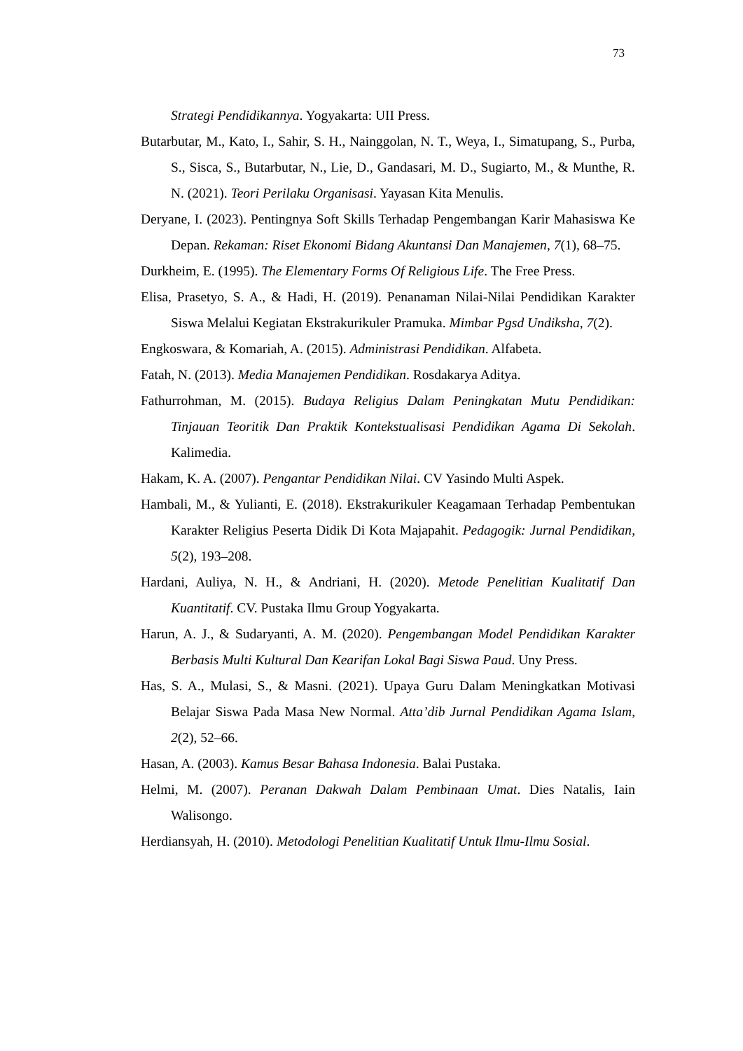73
Strategi Pendidikannya. Yogyakarta: UII Press.
Butarbutar, M., Kato, I., Sahir, S. H., Nainggolan, N. T., Weya, I., Simatupang, S., Purba, S., Sisca, S., Butarbutar, N., Lie, D., Gandasari, M. D., Sugiarto, M., & Munthe, R. N. (2021). Teori Perilaku Organisasi. Yayasan Kita Menulis.
Deryane, I. (2023). Pentingnya Soft Skills Terhadap Pengembangan Karir Mahasiswa Ke Depan. Rekaman: Riset Ekonomi Bidang Akuntansi Dan Manajemen, 7(1), 68–75.
Durkheim, E. (1995). The Elementary Forms Of Religious Life. The Free Press.
Elisa, Prasetyo, S. A., & Hadi, H. (2019). Penanaman Nilai-Nilai Pendidikan Karakter Siswa Melalui Kegiatan Ekstrakurikuler Pramuka. Mimbar Pgsd Undiksha, 7(2).
Engkoswara, & Komariah, A. (2015). Administrasi Pendidikan. Alfabeta.
Fatah, N. (2013). Media Manajemen Pendidikan. Rosdakarya Aditya.
Fathurrohman, M. (2015). Budaya Religius Dalam Peningkatan Mutu Pendidikan: Tinjauan Teoritik Dan Praktik Kontekstualisasi Pendidikan Agama Di Sekolah. Kalimedia.
Hakam, K. A. (2007). Pengantar Pendidikan Nilai. CV Yasindo Multi Aspek.
Hambali, M., & Yulianti, E. (2018). Ekstrakurikuler Keagamaan Terhadap Pembentukan Karakter Religius Peserta Didik Di Kota Majapahit. Pedagogik: Jurnal Pendidikan, 5(2), 193–208.
Hardani, Auliya, N. H., & Andriani, H. (2020). Metode Penelitian Kualitatif Dan Kuantitatif. CV. Pustaka Ilmu Group Yogyakarta.
Harun, A. J., & Sudaryanti, A. M. (2020). Pengembangan Model Pendidikan Karakter Berbasis Multi Kultural Dan Kearifan Lokal Bagi Siswa Paud. Uny Press.
Has, S. A., Mulasi, S., & Masni. (2021). Upaya Guru Dalam Meningkatkan Motivasi Belajar Siswa Pada Masa New Normal. Atta’dib Jurnal Pendidikan Agama Islam, 2(2), 52–66.
Hasan, A. (2003). Kamus Besar Bahasa Indonesia. Balai Pustaka.
Helmi, M. (2007). Peranan Dakwah Dalam Pembinaan Umat. Dies Natalis, Iain Walisongo.
Herdiansyah, H. (2010). Metodologi Penelitian Kualitatif Untuk Ilmu-Ilmu Sosial.